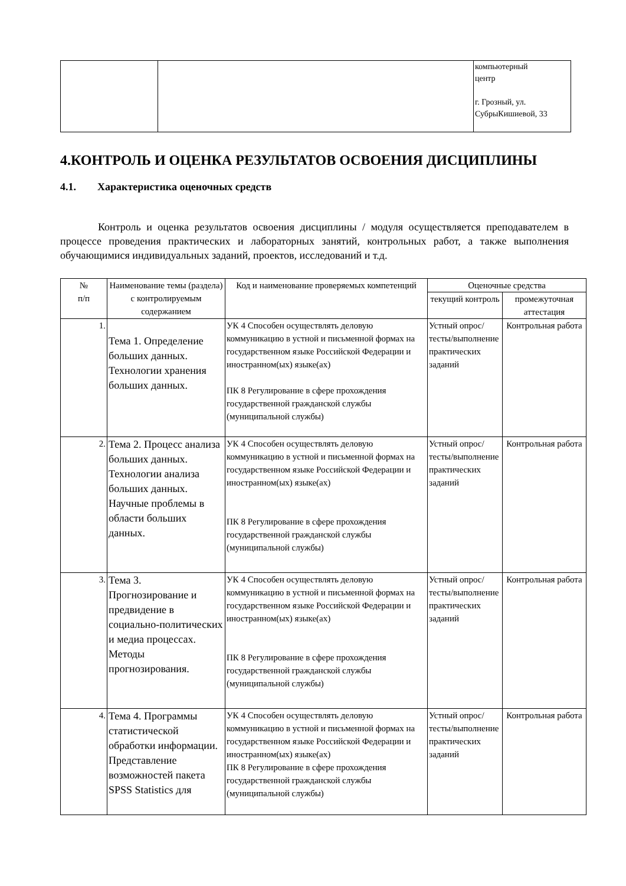| | | компьютерный центр г. Грозный, ул. СубрыКишиевой, 33 |
4.КОНТРОЛЬ И ОЦЕНКА РЕЗУЛЬТАТОВ ОСВОЕНИЯ ДИСЦИПЛИНЫ
4.1. Характеристика оценочных средств
Контроль и оценка результатов освоения дисциплины / модуля осуществляется преподавателем в процессе проведения практических и лабораторных занятий, контрольных работ, а также выполнения обучающимися индивидуальных заданий, проектов, исследований и т.д.
| № п/п | Наименование темы (раздела) с контролируемым содержанием | Код и наименование проверяемых компетенций | Оценочные средства | |
| --- | --- | --- | --- | --- |
| | | | текущий контроль | промежуточная аттестация |
| 1. | Тема 1. Определение больших данных. Технологии хранения больших данных. | УК 4 Способен осуществлять деловую коммуникацию в устной и письменной формах на государственном языке Российской Федерации и иностранном(ых) языке(ах) ПК 8 Регулирование в сфере прохождения государственной гражданской службы (муниципальной службы) | Устный опрос/тесты/выполнение практических заданий | Контрольная работа |
| 2. | Тема 2. Процесс анализа больших данных. Технологии анализа больших данных. Научные проблемы в области больших данных. | УК 4 Способен осуществлять деловую коммуникацию в устной и письменной формах на государственном языке Российской Федерации и иностранном(ых) языке(ах) ПК 8 Регулирование в сфере прохождения государственной гражданской службы (муниципальной службы) | Устный опрос/тесты/выполнение практических заданий | Контрольная работа |
| 3. | Тема 3. Прогнозирование и предвидение в социально-политических и медиа процессах. Методы прогнозирования. | УК 4 Способен осуществлять деловую коммуникацию в устной и письменной формах на государственном языке Российской Федерации и иностранном(ых) языке(ах) ПК 8 Регулирование в сфере прохождения государственной гражданской службы (муниципальной службы) | Устный опрос/тесты/выполнение практических заданий | Контрольная работа |
| 4. | Тема 4. Программы статистической обработки информации. Представление возможностей пакета SPSS Statistics для | УК 4 Способен осуществлять деловую коммуникацию в устной и письменной формах на государственном языке Российской Федерации и иностранном(ых) языке(ах) ПК 8 Регулирование в сфере прохождения государственной гражданской службы (муниципальной службы) | Устный опрос/тесты/выполнение практических заданий | Контрольная работа |